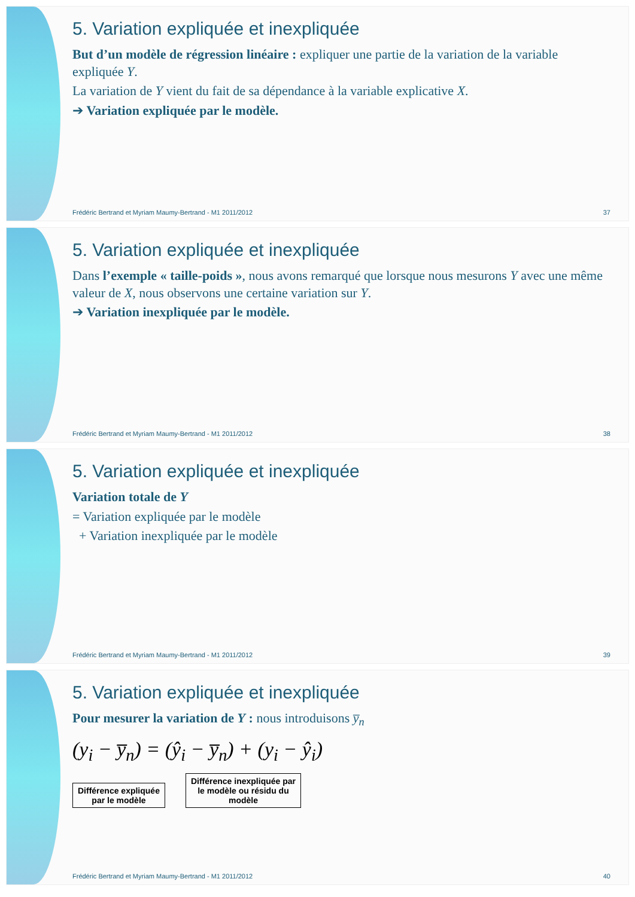5. Variation expliquée et inexpliquée
But d’un modèle de régression linéaire : expliquer une partie de la variation de la variable expliquée Y.
La variation de Y vient du fait de sa dépendance à la variable explicative X.
➔ Variation expliquée par le modèle.
Frédéric Bertrand et Myriam Maumy-Bertrand - M1 2011/2012 37
5. Variation expliquée et inexpliquée
Dans l’exemple « taille-poids », nous avons remarqué que lorsque nous mesurons Y avec une même valeur de X, nous observons une certaine variation sur Y.
➔ Variation inexpliquée par le modèle.
Frédéric Bertrand et Myriam Maumy-Bertrand - M1 2011/2012 38
5. Variation expliquée et inexpliquée
Variation totale de Y
= Variation expliquée par le modèle
+ Variation inexpliquée par le modèle
Frédéric Bertrand et Myriam Maumy-Bertrand - M1 2011/2012 39
5. Variation expliquée et inexpliquée
Pour mesurer la variation de Y : nous introduisons y̅<sub>n</sub>
(y<sub>i</sub> − y̅<sub>n</sub>) = (ŷ<sub>i</sub> − y̅<sub>n</sub>) + (y<sub>i</sub> − ŷ<sub>i</sub>)
Différence expliquée
par le modèle Différence inexpliquée par
le modèle ou résidu du
modèle
Frédéric Bertrand et Myriam Maumy-Bertrand - M1 2011/2012 40